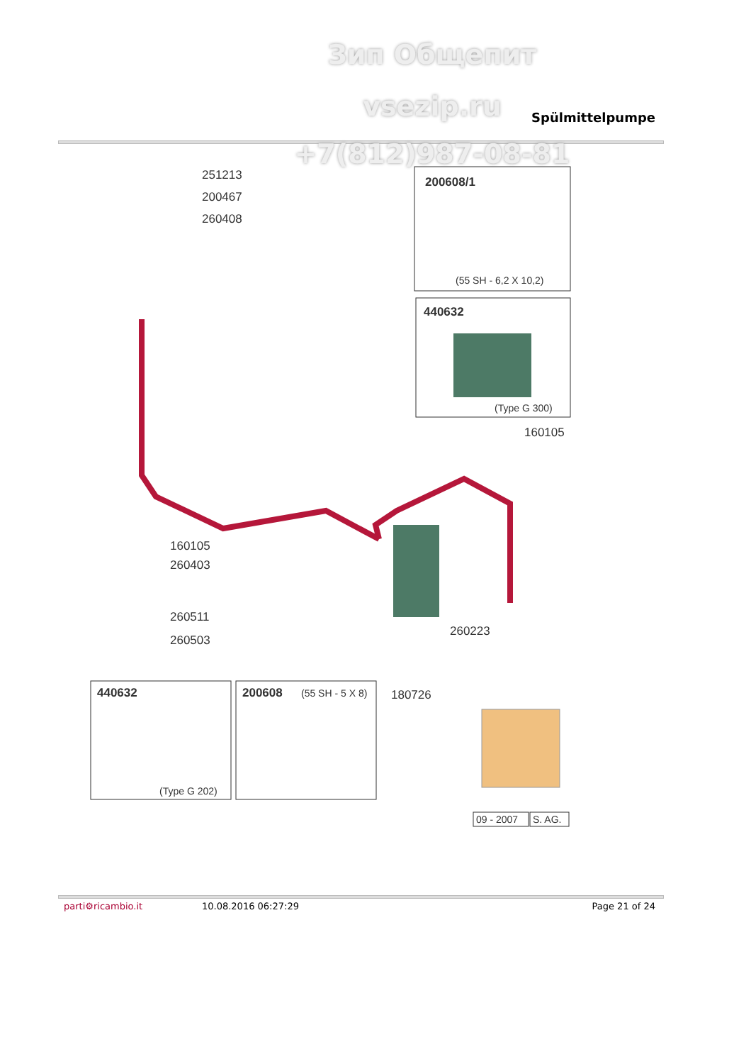Зип Общепит
vsezip.ru Spülmittelpumpe
+7(812)987-08-81
251213
200467
260408
200608/1
(55 SH - 6,2 X 10,2)
440632
(Type G 300)
160105
160105
260403
260511
260503
260223
180726
440632
(Type G 202)
200608
(55 SH - 5 X 8)
09 - 2007
S. AG.
parti⚙ricambio.it 10.08.2016 06:27:29 Page 21 of 24